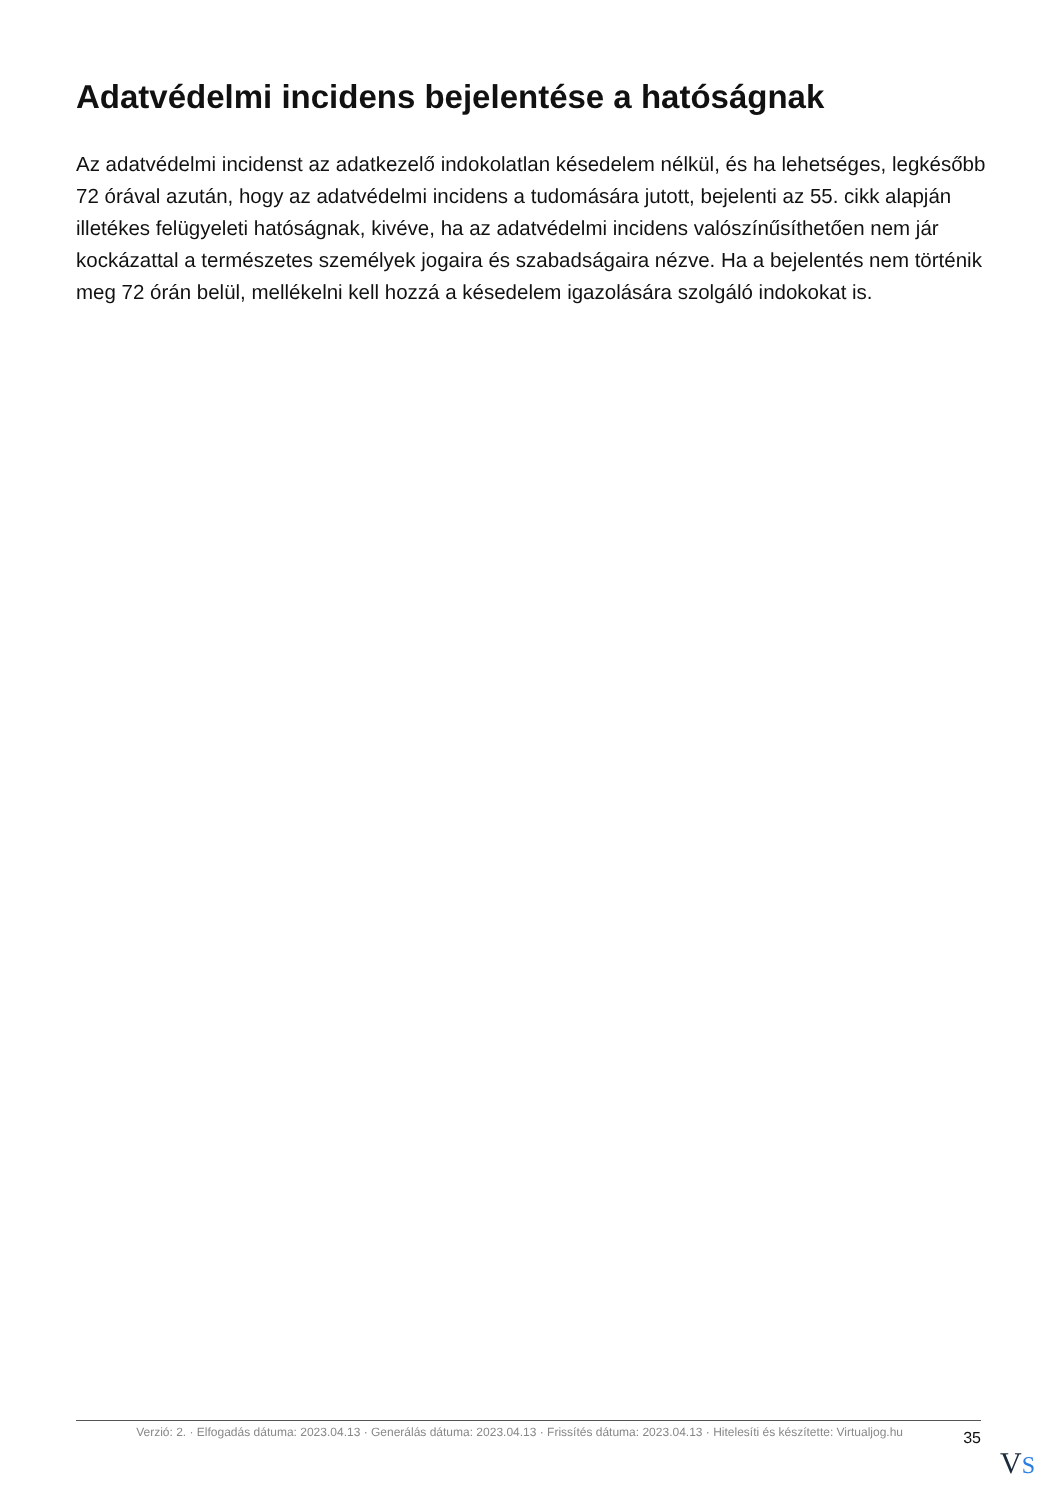Adatvédelmi incidens bejelentése a hatóságnak
Az adatvédelmi incidenst az adatkezelő indokolatlan késedelem nélkül, és ha lehetséges, legkésőbb 72 órával azután, hogy az adatvédelmi incidens a tudomására jutott, bejelenti az 55. cikk alapján illetékes felügyeleti hatóságnak, kivéve, ha az adatvédelmi incidens valószínűsíthetően nem jár kockázattal a természetes személyek jogaira és szabadságaira nézve. Ha a bejelentés nem történik meg 72 órán belül, mellékelni kell hozzá a késedelem igazolására szolgáló indokokat is.
Verzió: 2. · Elfogadás dátuma: 2023.04.13 · Generálás dátuma: 2023.04.13 · Frissítés dátuma: 2023.04.13 · Hitelesíti és készítette: Virtualjog.hu
35
VS